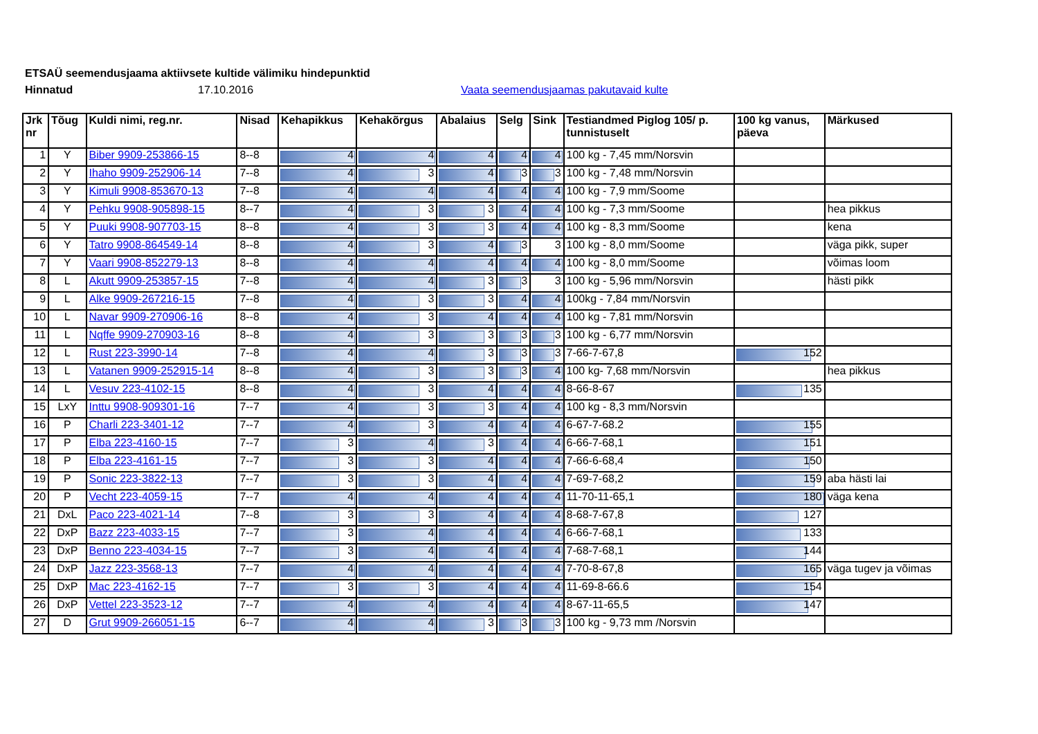ETSAÜ seemendusjaama aktiivsete kultide välimiku hindepunktid
Hinnatud 17.10.2016 Vaata seemendusjaamas pakutavaid kulte
| Jrk nr | Tõug | Kuldi nimi, reg.nr. | Nisad | Kehapikkus | Kehakõrgus | Abalaius | Selg | Sink | Testiandmed Piglog 105/ p. tunnistuselt | 100 kg vanus, päeva | Märkused |
| --- | --- | --- | --- | --- | --- | --- | --- | --- | --- | --- | --- |
| 1 | Y | Biber 9909-253866-15 | 8--8 | 4 | 4 | 4 | 4 | 4 | 100 kg - 7,45 mm/Norsvin | | |
| 2 | Y | Ihaho 9909-252906-14 | 7--8 | 4 | 3 | 4 | 3 | 3 | 100 kg - 7,48 mm/Norsvin | | |
| 3 | Y | Kimuli 9908-853670-13 | 7--8 | 4 | 4 | 4 | 4 | 4 | 100 kg - 7,9 mm/Soome | | |
| 4 | Y | Pehku 9908-905898-15 | 8--7 | 4 | 3 | 3 | 4 | 4 | 100 kg - 7,3 mm/Soome | | hea pikkus |
| 5 | Y | Puuki 9908-907703-15 | 8--8 | 4 | 3 | 3 | 4 | 4 | 100 kg - 8,3 mm/Soome | | kena |
| 6 | Y | Tatro 9908-864549-14 | 8--8 | 4 | 3 | 4 | 3 | 3 | 100 kg - 8,0 mm/Soome | | väga pikk, super |
| 7 | Y | Vaari 9908-852279-13 | 8--8 | 4 | 4 | 4 | 4 | 4 | 100 kg - 8,0 mm/Soome | | võimas loom |
| 8 | L | Akutt 9909-253857-15 | 7--8 | 4 | 4 | 3 | 3 | 3 | 100 kg - 5,96 mm/Norsvin | | hästi pikk |
| 9 | L | Alke 9909-267216-15 | 7--8 | 4 | 3 | 3 | 4 | 4 | 100kg - 7,84 mm/Norsvin | | |
| 10 | L | Navar 9909-270906-16 | 8--8 | 4 | 3 | 4 | 4 | 4 | 100 kg - 7,81 mm/Norsvin | | |
| 11 | L | Nqffe 9909-270903-16 | 8--8 | 4 | 3 | 3 | 3 | 3 | 100 kg - 6,77 mm/Norsvin | | |
| 12 | L | Rust 223-3990-14 | 7--8 | 4 | 4 | 3 | 3 | 3 | 7-66-7-67,8 | 152 | |
| 13 | L | Vatanen 9909-252915-14 | 8--8 | 4 | 3 | 3 | 3 | 4 | 100 kg- 7,68 mm/Norsvin | | hea pikkus |
| 14 | L | Vesuv 223-4102-15 | 8--8 | 4 | 3 | 4 | 4 | 4 | 8-66-8-67 | 135 | |
| 15 | LxY | Inttu 9908-909301-16 | 7--7 | 4 | 3 | 3 | 4 | 4 | 100 kg - 8,3 mm/Norsvin | | |
| 16 | P | Charli 223-3401-12 | 7--7 | 4 | 3 | 4 | 4 | 4 | 6-67-7-68.2 | 155 | |
| 17 | P | Elba 223-4160-15 | 7--7 | 3 | 4 | 3 | 4 | 4 | 6-66-7-68,1 | 151 | |
| 18 | P | Elba 223-4161-15 | 7--7 | 3 | 3 | 4 | 4 | 4 | 7-66-6-68,4 | 150 | |
| 19 | P | Sonic 223-3822-13 | 7--7 | 3 | 3 | 4 | 4 | 4 | 7-69-7-68,2 | 159 | aba hästi lai |
| 20 | P | Vecht 223-4059-15 | 7--7 | 4 | 4 | 4 | 4 | 4 | 11-70-11-65,1 | 180 | väga kena |
| 21 | DxL | Paco 223-4021-14 | 7--8 | 3 | 3 | 4 | 4 | 4 | 8-68-7-67,8 | 127 | |
| 22 | DxP | Bazz 223-4033-15 | 7--7 | 3 | 4 | 4 | 4 | 4 | 6-66-7-68,1 | 133 | |
| 23 | DxP | Benno 223-4034-15 | 7--7 | 3 | 4 | 4 | 4 | 4 | 7-68-7-68,1 | 144 | |
| 24 | DxP | Jazz 223-3568-13 | 7--7 | 4 | 4 | 4 | 4 | 4 | 7-70-8-67,8 | 165 | väga tugev ja võimas |
| 25 | DxP | Mac 223-4162-15 | 7--7 | 3 | 3 | 4 | 4 | 4 | 11-69-8-66.6 | 154 | |
| 26 | DxP | Vettel 223-3523-12 | 7--7 | 4 | 4 | 4 | 4 | 4 | 8-67-11-65,5 | 147 | |
| 27 | D | Grut 9909-266051-15 | 6--7 | 4 | 4 | 3 | 3 | 3 | 100 kg - 9,73 mm /Norsvin | | |